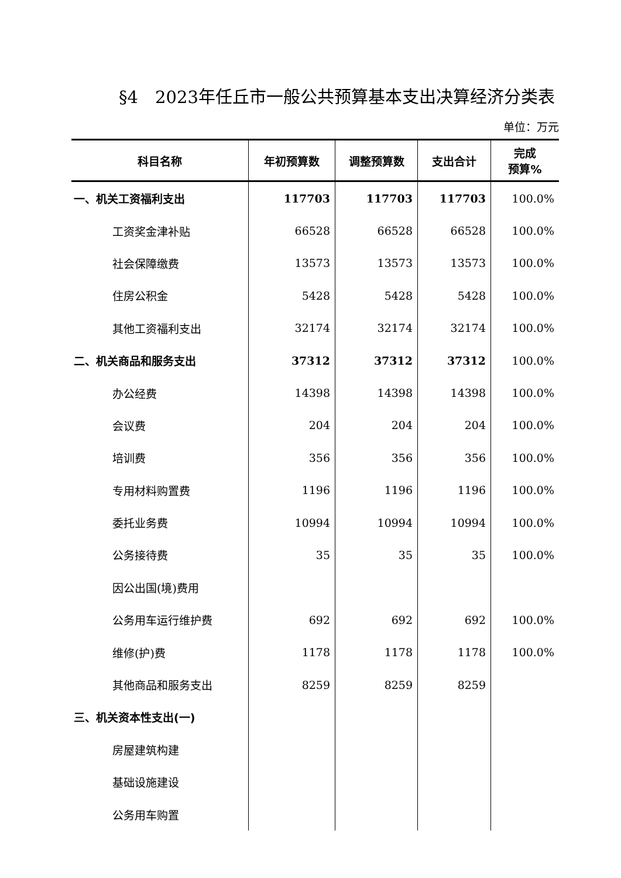§4　2023年任丘市一般公共预算基本支出决算经济分类表
单位：万元
| 科目名称 | 年初预算数 | 调整预算数 | 支出合计 | 完成 预算% |
| --- | --- | --- | --- | --- |
| 一、机关工资福利支出 | 117703 | 117703 | 117703 | 100.0% |
| 工资奖金津补贴 | 66528 | 66528 | 66528 | 100.0% |
| 社会保障缴费 | 13573 | 13573 | 13573 | 100.0% |
| 住房公积金 | 5428 | 5428 | 5428 | 100.0% |
| 其他工资福利支出 | 32174 | 32174 | 32174 | 100.0% |
| 二、机关商品和服务支出 | 37312 | 37312 | 37312 | 100.0% |
| 办公经费 | 14398 | 14398 | 14398 | 100.0% |
| 会议费 | 204 | 204 | 204 | 100.0% |
| 培训费 | 356 | 356 | 356 | 100.0% |
| 专用材料购置费 | 1196 | 1196 | 1196 | 100.0% |
| 委托业务费 | 10994 | 10994 | 10994 | 100.0% |
| 公务接待费 | 35 | 35 | 35 | 100.0% |
| 因公出国(境)费用 | | | | |
| 公务用车运行维护费 | 692 | 692 | 692 | 100.0% |
| 维修(护)费 | 1178 | 1178 | 1178 | 100.0% |
| 其他商品和服务支出 | 8259 | 8259 | 8259 | |
| 三、机关资本性支出(一) | | | | |
| 房屋建筑构建 | | | | |
| 基础设施建设 | | | | |
| 公务用车购置 | | | | |